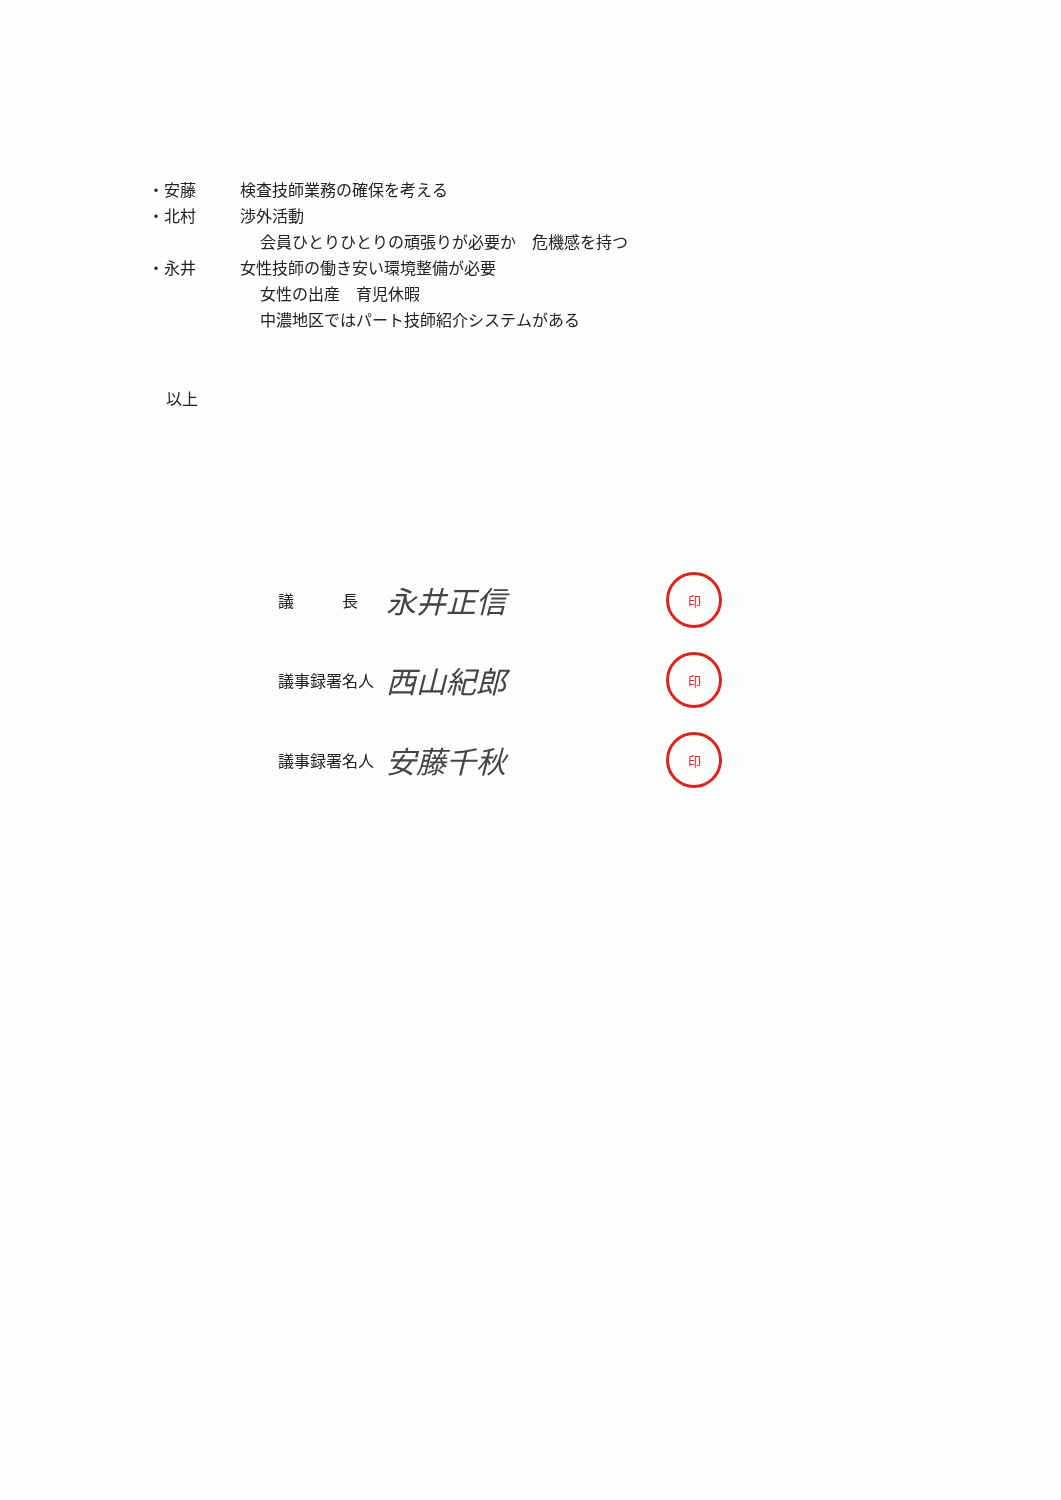・安藤 検査技師業務の確保を考える
・北村 渉外活動
会員ひとりひとりの頑張りが必要か　危機感を持つ
・永井 女性技師の働き安い環境整備が必要
女性の出産　育児休暇
中濃地区ではパート技師紹介システムがある
以上
議　　　長 永井正信 印
議事録署名人 西山紀郎 印
議事録署名人 安藤千秋 印